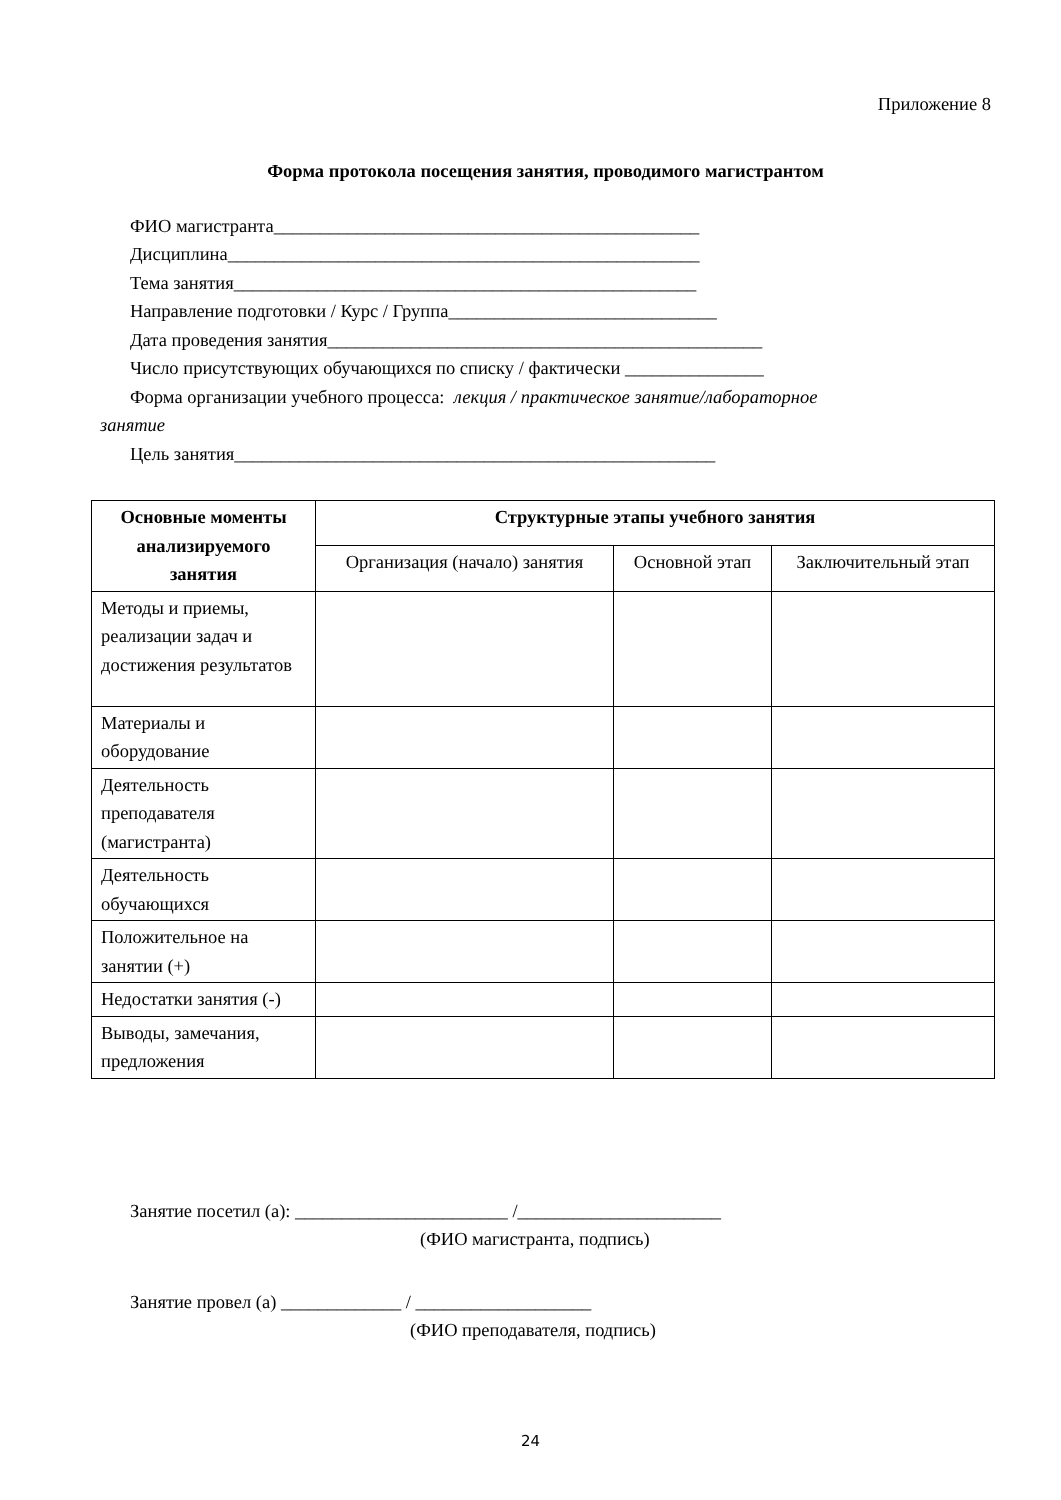Приложение 8
Форма протокола посещения занятия, проводимого магистрантом
ФИО магистранта______________________________________________
Дисциплина___________________________________________________
Тема занятия__________________________________________________
Направление подготовки / Курс / Группа_____________________________
Дата проведения занятия_______________________________________________
Число присутствующих обучающихся по списку / фактически _______________
Форма организации учебного процесса: лекция / практическое занятие/лабораторное
занятие
Цель занятия____________________________________________________
| Основные моменты анализируемого занятия | Структурные этапы учебного занятия | | |
| --- | --- | --- | --- |
| | Организация (начало) занятия | Основной этап | Заключительный этап |
| Методы и приемы, реализации задач и достижения результатов | | | |
| Материалы и оборудование | | | |
| Деятельность преподавателя (магистранта) | | | |
| Деятельность обучающихся | | | |
| Положительное на занятии (+) | | | |
| Недостатки занятия (-) | | | |
| Выводы, замечания, предложения | | | |
Занятие посетил (а): _______________________ /______________________
(ФИО магистранта, подпись)
Занятие провел (а) _____________ / ___________________
(ФИО преподавателя, подпись)
24